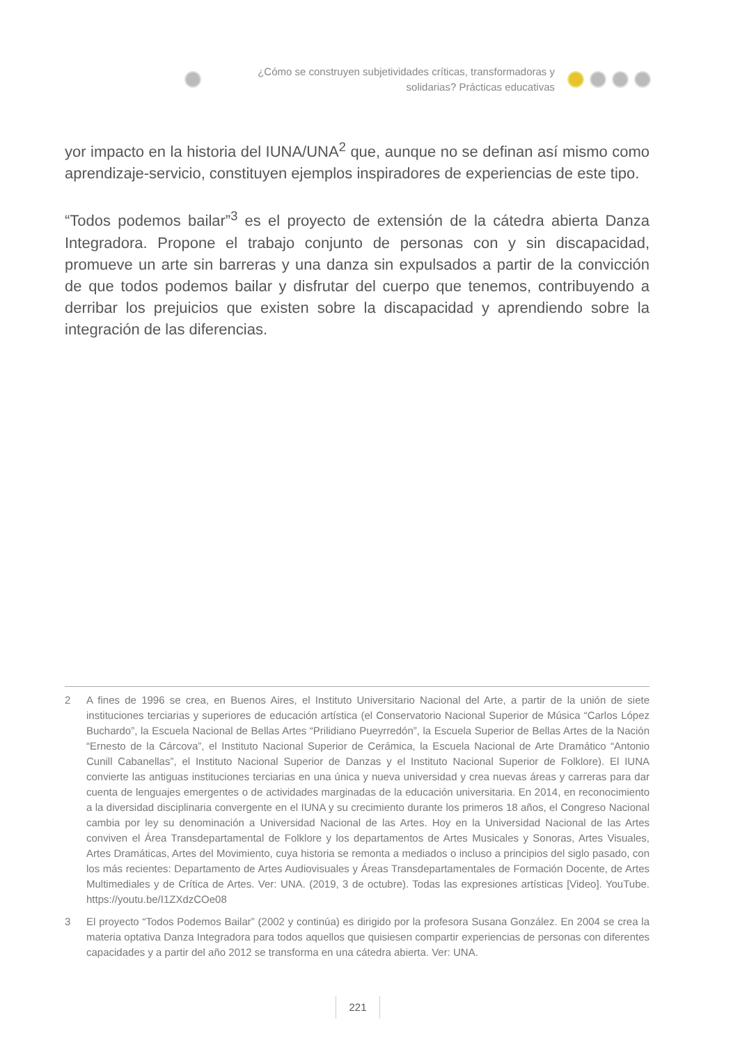¿Cómo se construyen subjetividades críticas, transformadoras y
solidarias? Prácticas educativas
yor impacto en la historia del IUNA/UNA<sup>2</sup> que, aunque no se definan así mismo como aprendizaje-servicio, constituyen ejemplos inspiradores de experiencias de este tipo.
“Todos podemos bailar”<sup>3</sup> es el proyecto de extensión de la cátedra abierta Danza Integradora. Propone el trabajo conjunto de personas con y sin discapacidad, promueve un arte sin barreras y una danza sin expulsados a partir de la convicción de que todos podemos bailar y disfrutar del cuerpo que tenemos, contribuyendo a derribar los prejuicios que existen sobre la discapacidad y aprendiendo sobre la integración de las diferencias.
2 A fines de 1996 se crea, en Buenos Aires, el Instituto Universitario Nacional del Arte, a partir de la unión de siete instituciones terciarias y superiores de educación artística (el Conservatorio Nacional Superior de Música “Carlos López Buchardo”, la Escuela Nacional de Bellas Artes “Prilidiano Pueyrredón”, la Escuela Superior de Bellas Artes de la Nación “Ernesto de la Cárcova”, el Instituto Nacional Superior de Cerámica, la Escuela Nacional de Arte Dramático “Antonio Cunill Cabanellas”, el Instituto Nacional Superior de Danzas y el Instituto Nacional Superior de Folklore). El IUNA convierte las antiguas instituciones terciarias en una única y nueva universidad y crea nuevas áreas y carreras para dar cuenta de lenguajes emergentes o de actividades marginadas de la educación universitaria. En 2014, en reconocimiento a la diversidad disciplinaria convergente en el IUNA y su crecimiento durante los primeros 18 años, el Congreso Nacional cambia por ley su denominación a Universidad Nacional de las Artes. Hoy en la Universidad Nacional de las Artes conviven el Área Transdepartamental de Folklore y los departamentos de Artes Musicales y Sonoras, Artes Visuales, Artes Dramáticas, Artes del Movimiento, cuya historia se remonta a mediados o incluso a principios del siglo pasado, con los más recientes: Departamento de Artes Audiovisuales y Áreas Transdepartamentales de Formación Docente, de Artes Multimediales y de Crítica de Artes. Ver: UNA. (2019, 3 de octubre). Todas las expresiones artísticas [Video]. YouTube. https://youtu.be/I1ZXdzCOe08
3 El proyecto “Todos Podemos Bailar” (2002 y continúa) es dirigido por la profesora Susana González. En 2004 se crea la materia optativa Danza Integradora para todos aquellos que quisiesen compartir experiencias de personas con diferentes capacidades y a partir del año 2012 se transforma en una cátedra abierta. Ver: UNA.
221